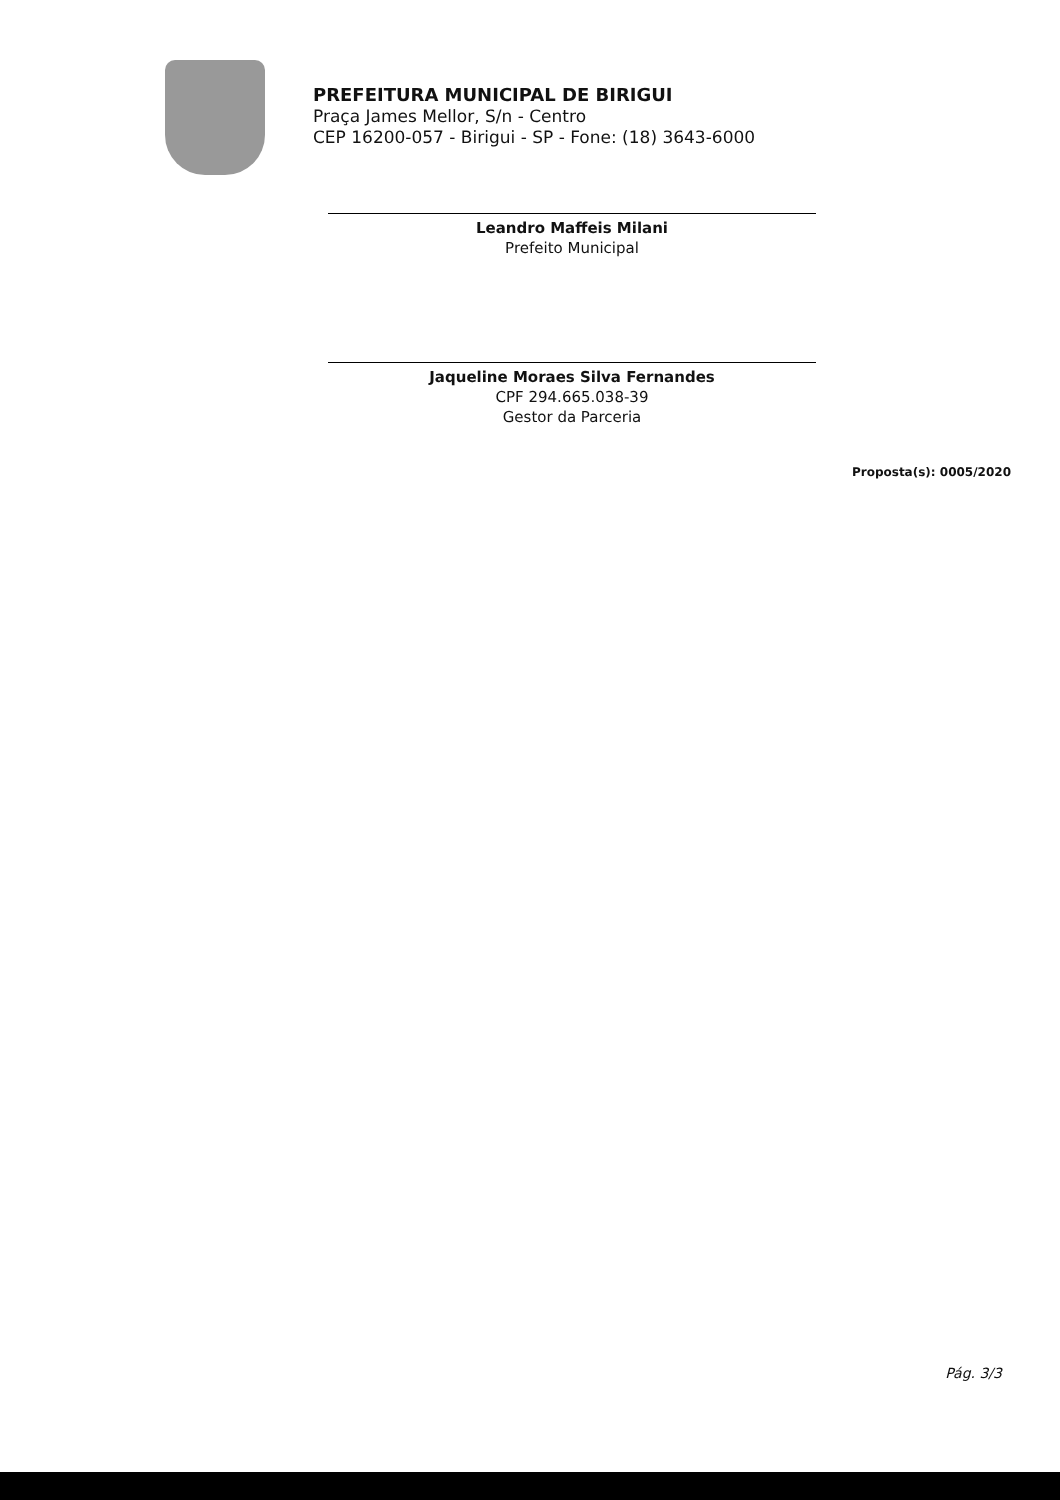PREFEITURA MUNICIPAL DE BIRIGUI
Praça James Mellor, S/n - Centro
CEP 16200-057 - Birigui - SP - Fone: (18) 3643-6000
Leandro Maffeis Milani
Prefeito Municipal
Jaqueline Moraes Silva Fernandes
CPF 294.665.038-39
Gestor da Parceria
Proposta(s): 0005/2020
Pág. 3/3